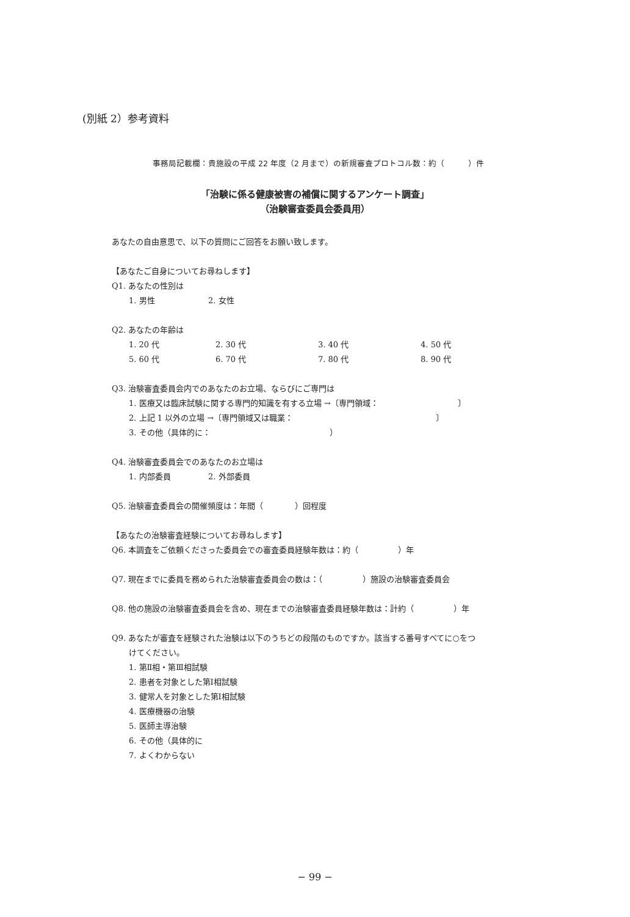(別紙 2）参考資料
事務局記載欄：貴施設の平成 22 年度（2 月まで）の新規審査プロトコル数：約（　　　）件
「治験に係る健康被害の補償に関するアンケート調査」
（治験審査委員会委員用）
あなたの自由意思で、以下の質問にご回答をお願い致します。
【あなたご自身についてお尋ねします】
Q1. あなたの性別は
1. 男性 2. 女性
Q2. あなたの年齢は
1. 20 代 2. 30 代 3. 40 代 4. 50 代
5. 60 代 6. 70 代 7. 80 代 8. 90 代
Q3. 治験審査委員会内でのあなたのお立場、ならびにご専門は
1. 医療又は臨床試験に関する専門的知識を有する立場 →〔専門領域：　　　　　　　　　　〕
2. 上記 1 以外の立場 →〔専門領域又は職業：　　　　　　　　　　　　　　　　　　〕
3. その他（具体的に：　　　　　　　　　　　　　　　）
Q4. 治験審査委員会でのあなたのお立場は
1. 内部委員 2. 外部委員
Q5. 治験審査委員会の開催頻度は：年間（　　　　）回程度
【あなたの治験審査経験についてお尋ねします】
Q6. 本調査をご依頼くださった委員会での審査委員経験年数は：約（　　　　　）年
Q7. 現在までに委員を務められた治験審査委員会の数は：（　　　　　）施設の治験審査委員会
Q8. 他の施設の治験審査委員会を含め、現在までの治験審査委員経験年数は：計約（　　　　　）年
Q9. あなたが審査を経験された治験は以下のうちどの段階のものですか。該当する番号すべてに○をつ
けてください。
1. 第Ⅱ相・第Ⅲ相試験
2. 患者を対象とした第Ⅰ相試験
3. 健常人を対象とした第Ⅰ相試験
4. 医療機器の治験
5. 医師主導治験
6. その他（具体的に
7. よくわからない
− 99 −